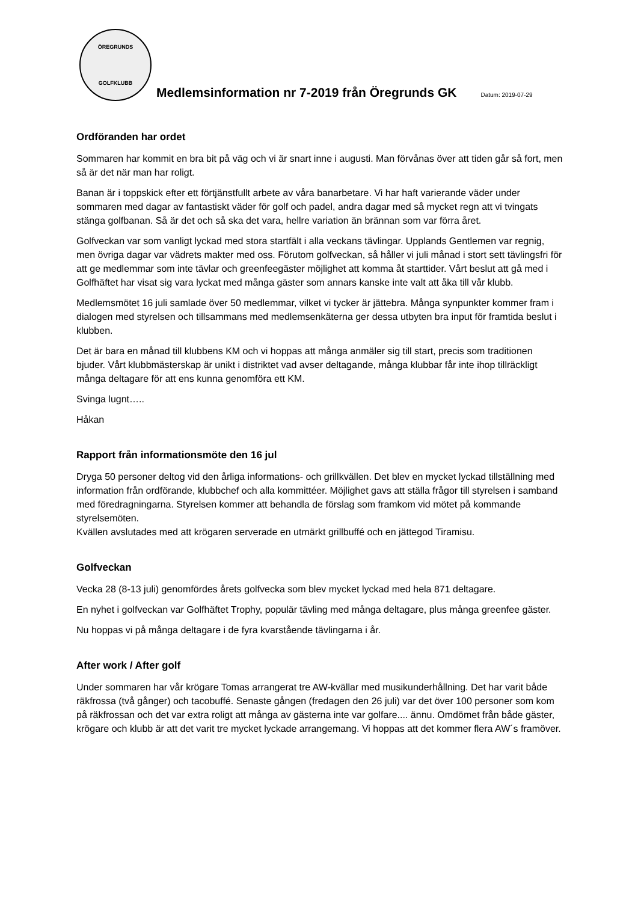ÖREGRUNDS
GOLFKLUBB
Medlemsinformation nr 7-2019 från Öregrunds GK
Datum: 2019-07-29
Ordföranden har ordet
Sommaren har kommit en bra bit på väg och vi är snart inne i augusti. Man förvånas över att tiden går så fort, men så är det när man har roligt.
Banan är i toppskick efter ett förtjänstfullt arbete av våra banarbetare. Vi har haft varierande väder under sommaren med dagar av fantastiskt väder för golf och padel, andra dagar med så mycket regn att vi tvingats stänga golfbanan. Så är det och så ska det vara, hellre variation än brännan som var förra året.
Golfveckan var som vanligt lyckad med stora startfält i alla veckans tävlingar. Upplands Gentlemen var regnig, men övriga dagar var vädrets makter med oss. Förutom golfveckan, så håller vi juli månad i stort sett tävlingsfri för att ge medlemmar som inte tävlar och greenfeegäster möjlighet att komma åt starttider. Vårt beslut att gå med i Golfhäftet har visat sig vara lyckat med många gäster som annars kanske inte valt att åka till vår klubb.
Medlemsmötet 16 juli samlade över 50 medlemmar, vilket vi tycker är jättebra. Många synpunkter kommer fram i dialogen med styrelsen och tillsammans med medlemsenkäterna ger dessa utbyten bra input för framtida beslut i klubben.
Det är bara en månad till klubbens KM och vi hoppas att många anmäler sig till start, precis som traditionen bjuder. Vårt klubbmästerskap är unikt i distriktet vad avser deltagande, många klubbar får inte ihop tillräckligt många deltagare för att ens kunna genomföra ett KM.
Svinga lugnt…..
Håkan
Rapport från informationsmöte den 16 jul
Dryga 50 personer deltog vid den årliga informations- och grillkvällen. Det blev en mycket lyckad tillställning med information från ordförande, klubbchef och alla kommittéer. Möjlighet gavs att ställa frågor till styrelsen i samband med föredragningarna. Styrelsen kommer att behandla de förslag som framkom vid mötet på kommande styrelsemöten.
Kvällen avslutades med att krögaren serverade en utmärkt grillbuffé och en jättegod Tiramisu.
Golfveckan
Vecka 28 (8-13 juli) genomfördes årets golfvecka som blev mycket lyckad med hela 871 deltagare.
En nyhet i golfveckan var Golfhäftet Trophy, populär tävling med många deltagare, plus många greenfee gäster.
Nu hoppas vi på många deltagare i de fyra kvarstående tävlingarna i år.
After work / After golf
Under sommaren har vår krögare Tomas arrangerat tre AW-kvällar med musikunderhållning. Det har varit både räkfrossa (två gånger) och tacobuffé. Senaste gången (fredagen den 26 juli) var det över 100 personer som kom på räkfrossan och det var extra roligt att många av gästerna inte var golfare.... ännu. Omdömet från både gäster, krögare och klubb är att det varit tre mycket lyckade arrangemang. Vi hoppas att det kommer flera AW´s framöver.